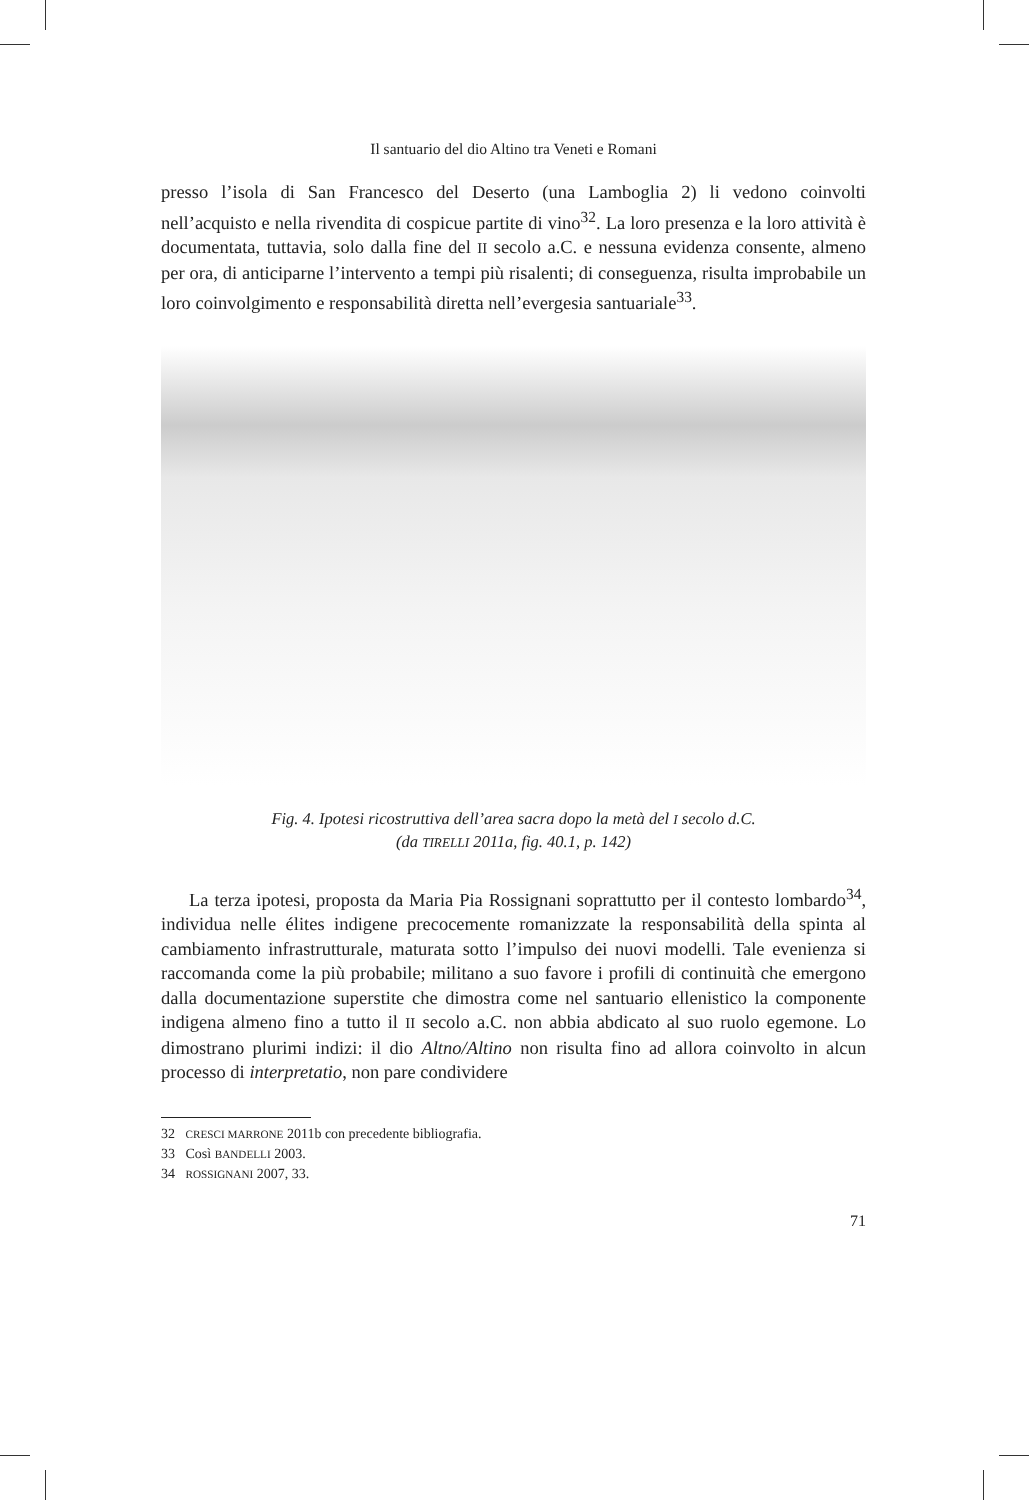Il santuario del dio Altino tra Veneti e Romani
presso l’isola di San Francesco del Deserto (una Lamboglia 2) li vedono coinvolti nell’acquisto e nella rivendita di cospicue partite di vino<sup>32</sup>. La loro presenza e la loro attività è documentata, tuttavia, solo dalla fine del II secolo a.C. e nessuna evidenza consente, almeno per ora, di anticiparne l’intervento a tempi più risalenti; di conseguenza, risulta improbabile un loro coinvolgimento e responsabilità diretta nell’evergesia santuariale<sup>33</sup>.
Fig. 4. Ipotesi ricostruttiva dell’area sacra dopo la metà del I secolo d.C.
(da TIRELLI 2011a, fig. 40.1, p. 142)
La terza ipotesi, proposta da Maria Pia Rossignani soprattutto per il contesto lombardo<sup>34</sup>, individua nelle élites indigene precocemente romanizzate la responsabilità della spinta al cambiamento infrastrutturale, maturata sotto l’impulso dei nuovi modelli. Tale evenienza si raccomanda come la più probabile; militano a suo favore i profili di continuità che emergono dalla documentazione superstite che dimostra come nel santuario ellenistico la componente indigena almeno fino a tutto il II secolo a.C. non abbia abdicato al suo ruolo egemone. Lo dimostrano plurimi indizi: il dio Altno/Altino non risulta fino ad allora coinvolto in alcun processo di interpretatio, non pare condividere
32 CRESCI MARRONE 2011b con precedente bibliografia.
33 Così BANDELLI 2003.
34 ROSSIGNANI 2007, 33.
71